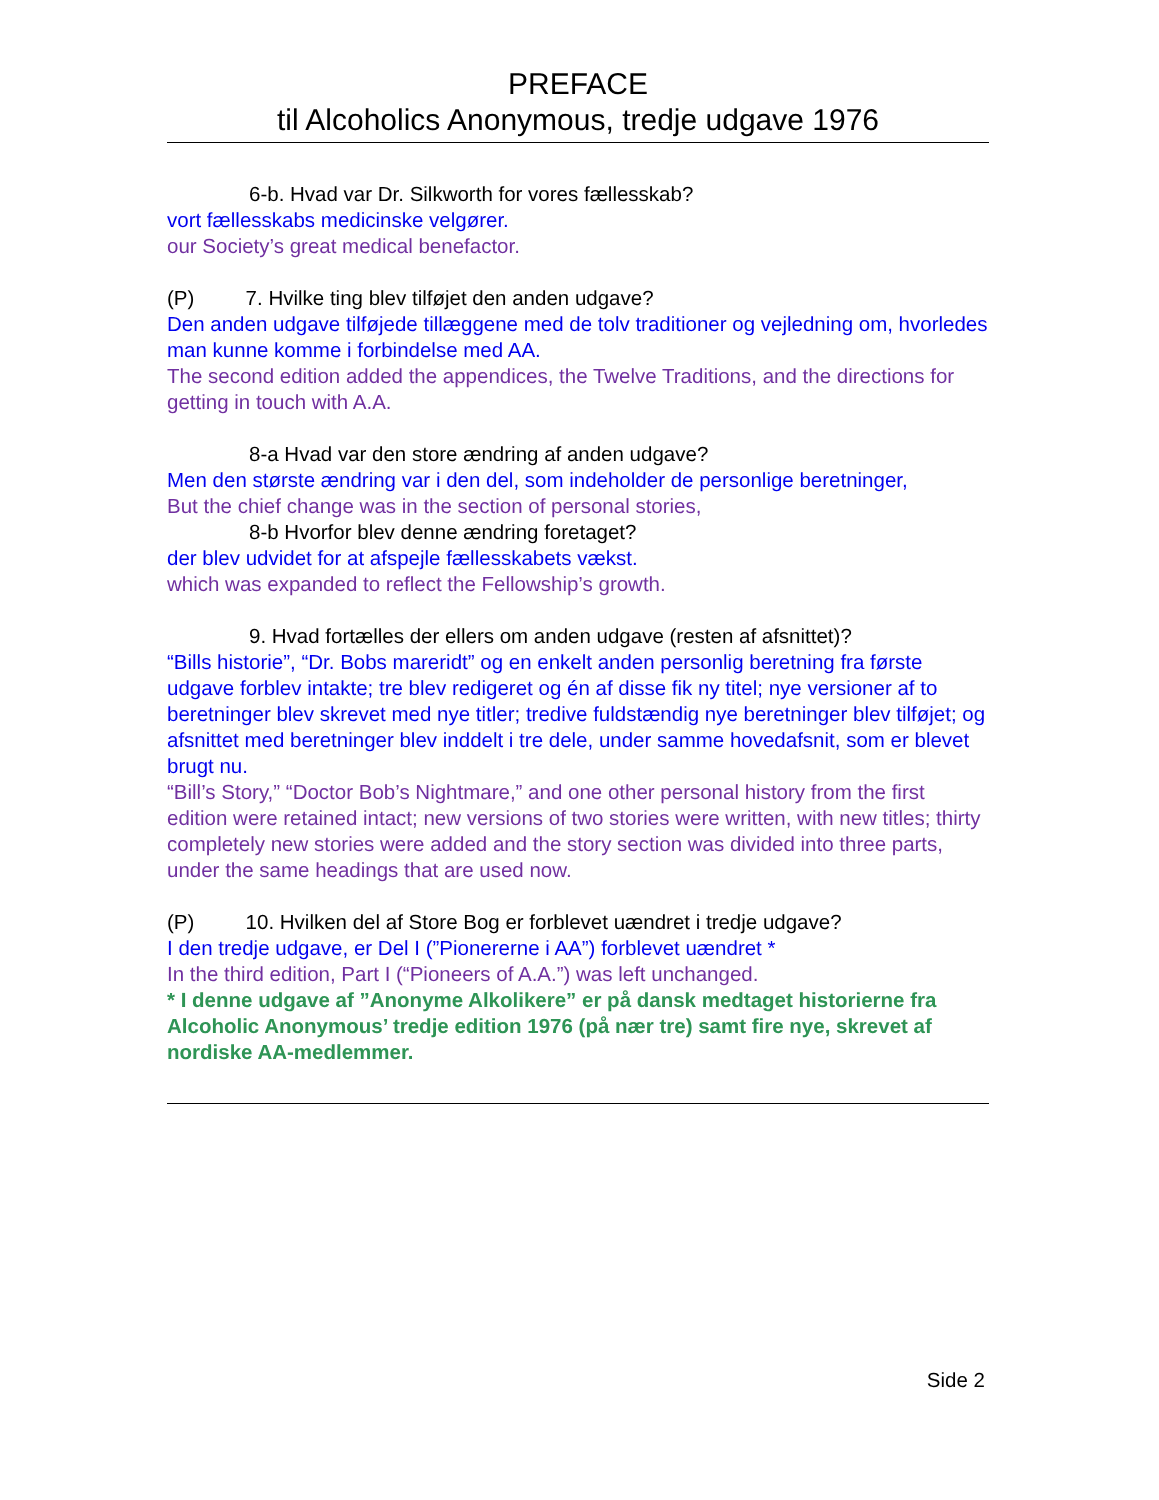PREFACE
til Alcoholics Anonymous, tredje udgave 1976
6-b. Hvad var Dr. Silkworth for vores fællesskab?
vort fællesskabs medicinske velgører.
our Society’s great medical benefactor.
(P) 7. Hvilke ting blev tilføjet den anden udgave?
Den anden udgave tilføjede tillæggene med de tolv traditioner og vejledning om, hvorledes man kunne komme i forbindelse med AA.
The second edition added the appendices, the Twelve Traditions, and the directions for getting in touch with A.A.
8-a Hvad var den store ændring af anden udgave?
Men den største ændring var i den del, som indeholder de personlige beretninger,
But the chief change was in the section of personal stories,
8-b Hvorfor blev denne ændring foretaget?
der blev udvidet for at afspejle fællesskabets vækst.
which was expanded to reflect the Fellowship’s growth.
9. Hvad fortælles der ellers om anden udgave (resten af afsnittet)?
“Bills historie”, “Dr. Bobs mareridt” og en enkelt anden personlig beretning fra første udgave forblev intakte; tre blev redigeret og én af disse fik ny titel; nye versioner af to beretninger blev skrevet med nye titler; tredive fuldstændig nye beretninger blev tilføjet; og afsnittet med beretninger blev inddelt i tre dele, under samme hovedafsnit, som er blevet brugt nu.
“Bill’s Story,” “Doctor Bob’s Nightmare,” and one other personal history from the first edition were retained intact; new versions of two stories were written, with new titles; thirty completely new stories were added and the story section was divided into three parts, under the same headings that are used now.
(P) 10. Hvilken del af Store Bog er forblevet uændret i tredje udgave?
I den tredje udgave, er Del I (”Pionererne i AA”) forblevet uændret *
In the third edition, Part I (“Pioneers of A.A.”) was left unchanged.
* I denne udgave af ”Anonyme Alkolikere” er på dansk medtaget historierne fra Alcoholic Anonymous’ tredje edition 1976 (på nær tre) samt fire nye, skrevet af nordiske AA-medlemmer.
Side 2